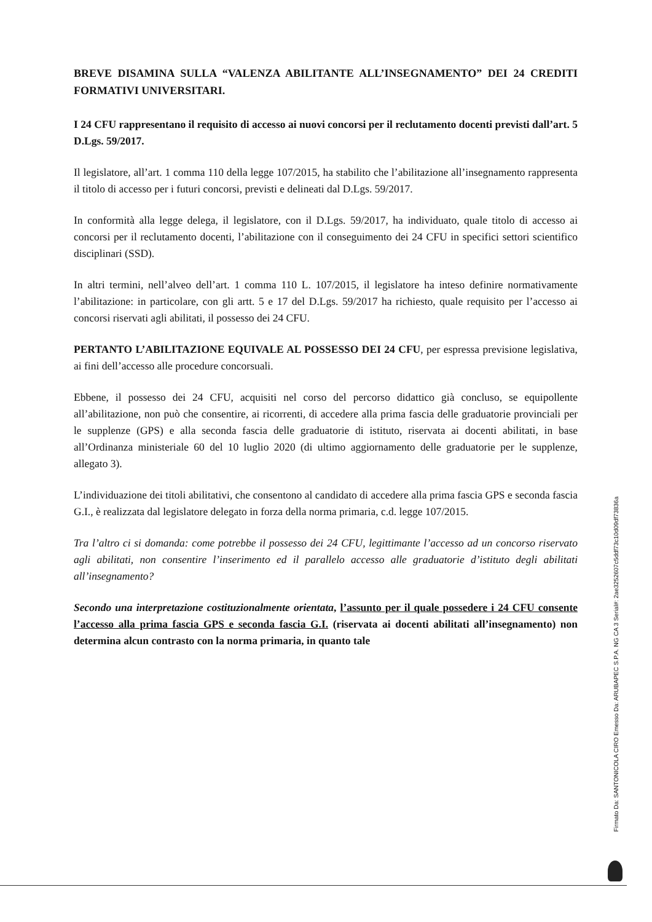BREVE DISAMINA SULLA “VALENZA ABILITANTE ALL’INSEGNAMENTO” DEI 24 CREDITI FORMATIVI UNIVERSITARI.
I 24 CFU rappresentano il requisito di accesso ai nuovi concorsi per il reclutamento docenti previsti dall’art. 5 D.Lgs. 59/2017.
Il legislatore, all’art. 1 comma 110 della legge 107/2015, ha stabilito che l’abilitazione all’insegnamento rappresenta il titolo di accesso per i futuri concorsi, previsti e delineati dal D.Lgs. 59/2017.
In conformità alla legge delega, il legislatore, con il D.Lgs. 59/2017, ha individuato, quale titolo di accesso ai concorsi per il reclutamento docenti, l’abilitazione con il conseguimento dei 24 CFU in specifici settori scientifico disciplinari (SSD).
In altri termini, nell’alveo dell’art. 1 comma 110 L. 107/2015, il legislatore ha inteso definire normativamente l’abilitazione: in particolare, con gli artt. 5 e 17 del D.Lgs. 59/2017 ha richiesto, quale requisito per l’accesso ai concorsi riservati agli abilitati, il possesso dei 24 CFU.
PERTANTO L’ABILITAZIONE EQUIVALE AL POSSESSO DEI 24 CFU, per espressa previsione legislativa, ai fini dell’accesso alle procedure concorsuali.
Ebbene, il possesso dei 24 CFU, acquisiti nel corso del percorso didattico già concluso, se equipollente all’abilitazione, non può che consentire, ai ricorrenti, di accedere alla prima fascia delle graduatorie provinciali per le supplenze (GPS) e alla seconda fascia delle graduatorie di istituto, riservata ai docenti abilitati, in base all’Ordinanza ministeriale 60 del 10 luglio 2020 (di ultimo aggiornamento delle graduatorie per le supplenze, allegato 3).
L’individuazione dei titoli abilitativi, che consentono al candidato di accedere alla prima fascia GPS e seconda fascia G.I., è realizzata dal legislatore delegato in forza della norma primaria, c.d. legge 107/2015.
Tra l’altro ci si domanda: come potrebbe il possesso dei 24 CFU, legittimante l’accesso ad un concorso riservato agli abilitati, non consentire l’inserimento ed il parallelo accesso alle graduatorie d’istituto degli abilitati all’insegnamento?
Secondo una interpretazione costituzionalmente orientata, l’assunto per il quale possedere i 24 CFU consente l’accesso alla prima fascia GPS e seconda fascia G.I. (riservata ai docenti abilitati all’insegnamento) non determina alcun contrasto con la norma primaria, in quanto tale
Firmato Da: SANTONICOLA CIRO Emesso Da: ARUBAPEC S.P.A. NG CA 3 Serial#: 2ae3252607c5ddf73c10d09df73836a